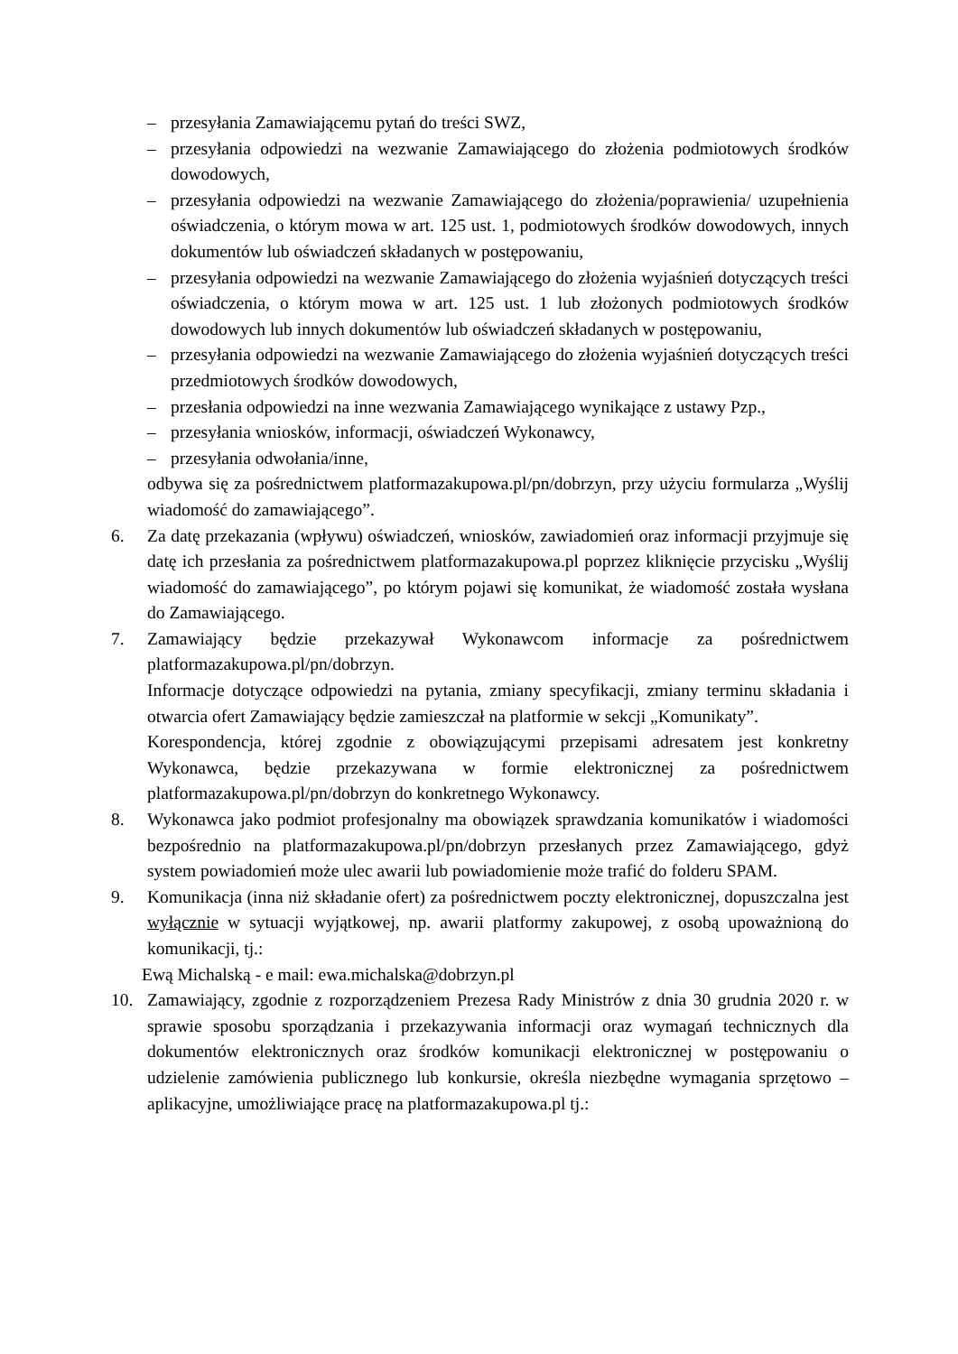– przesyłania Zamawiającemu pytań do treści SWZ,
– przesyłania odpowiedzi na wezwanie Zamawiającego do złożenia podmiotowych środków dowodowych,
– przesyłania odpowiedzi na wezwanie Zamawiającego do złożenia/poprawienia/ uzupełnienia oświadczenia, o którym mowa w art. 125 ust. 1, podmiotowych środków dowodowych, innych dokumentów lub oświadczeń składanych w postępowaniu,
– przesyłania odpowiedzi na wezwanie Zamawiającego do złożenia wyjaśnień dotyczących treści oświadczenia, o którym mowa w art. 125 ust. 1 lub złożonych podmiotowych środków dowodowych lub innych dokumentów lub oświadczeń składanych w postępowaniu,
– przesyłania odpowiedzi na wezwanie Zamawiającego do złożenia wyjaśnień dotyczących treści przedmiotowych środków dowodowych,
– przesłania odpowiedzi na inne wezwania Zamawiającego wynikające z ustawy Pzp.,
– przesyłania wniosków, informacji, oświadczeń Wykonawcy,
– przesyłania odwołania/inne,
odbywa się za pośrednictwem platformazakupowa.pl/pn/dobrzyn, przy użyciu formularza „Wyślij wiadomość do zamawiającego”.
6. Za datę przekazania (wpływu) oświadczeń, wniosków, zawiadomień oraz informacji przyjmuje się datę ich przesłania za pośrednictwem platformazakupowa.pl poprzez kliknięcie przycisku „Wyślij wiadomość do zamawiającego”, po którym pojawi się komunikat, że wiadomość została wysłana do Zamawiającego.
7. Zamawiający będzie przekazywał Wykonawcom informacje za pośrednictwem platformazakupowa.pl/pn/dobrzyn.
Informacje dotyczące odpowiedzi na pytania, zmiany specyfikacji, zmiany terminu składania i otwarcia ofert Zamawiający będzie zamieszczał na platformie w sekcji „Komunikaty”.
Korespondencja, której zgodnie z obowiązującymi przepisami adresatem jest konkretny Wykonawca, będzie przekazywana w formie elektronicznej za pośrednictwem platformazakupowa.pl/pn/dobrzyn do konkretnego Wykonawcy.
8. Wykonawca jako podmiot profesjonalny ma obowiązek sprawdzania komunikatów i wiadomości bezpośrednio na platformazakupowa.pl/pn/dobrzyn przesłanych przez Zamawiającego, gdyż system powiadomień może ulec awarii lub powiadomienie może trafić do folderu SPAM.
9. Komunikacja (inna niż składanie ofert) za pośrednictwem poczty elektronicznej, dopuszczalna jest wyłącznie w sytuacji wyjątkowej, np. awarii platformy zakupowej, z osobą upoważnioną do komunikacji, tj.:
Ewą Michalską - e mail: ewa.michalska@dobrzyn.pl
10. Zamawiający, zgodnie z rozporządzeniem Prezesa Rady Ministrów z dnia 30 grudnia 2020 r. w sprawie sposobu sporządzania i przekazywania informacji oraz wymagań technicznych dla dokumentów elektronicznych oraz środków komunikacji elektronicznej w postępowaniu o udzielenie zamówienia publicznego lub konkursie, określa niezbędne wymagania sprzętowo – aplikacyjne, umożliwiające pracę na platformazakupowa.pl tj.: